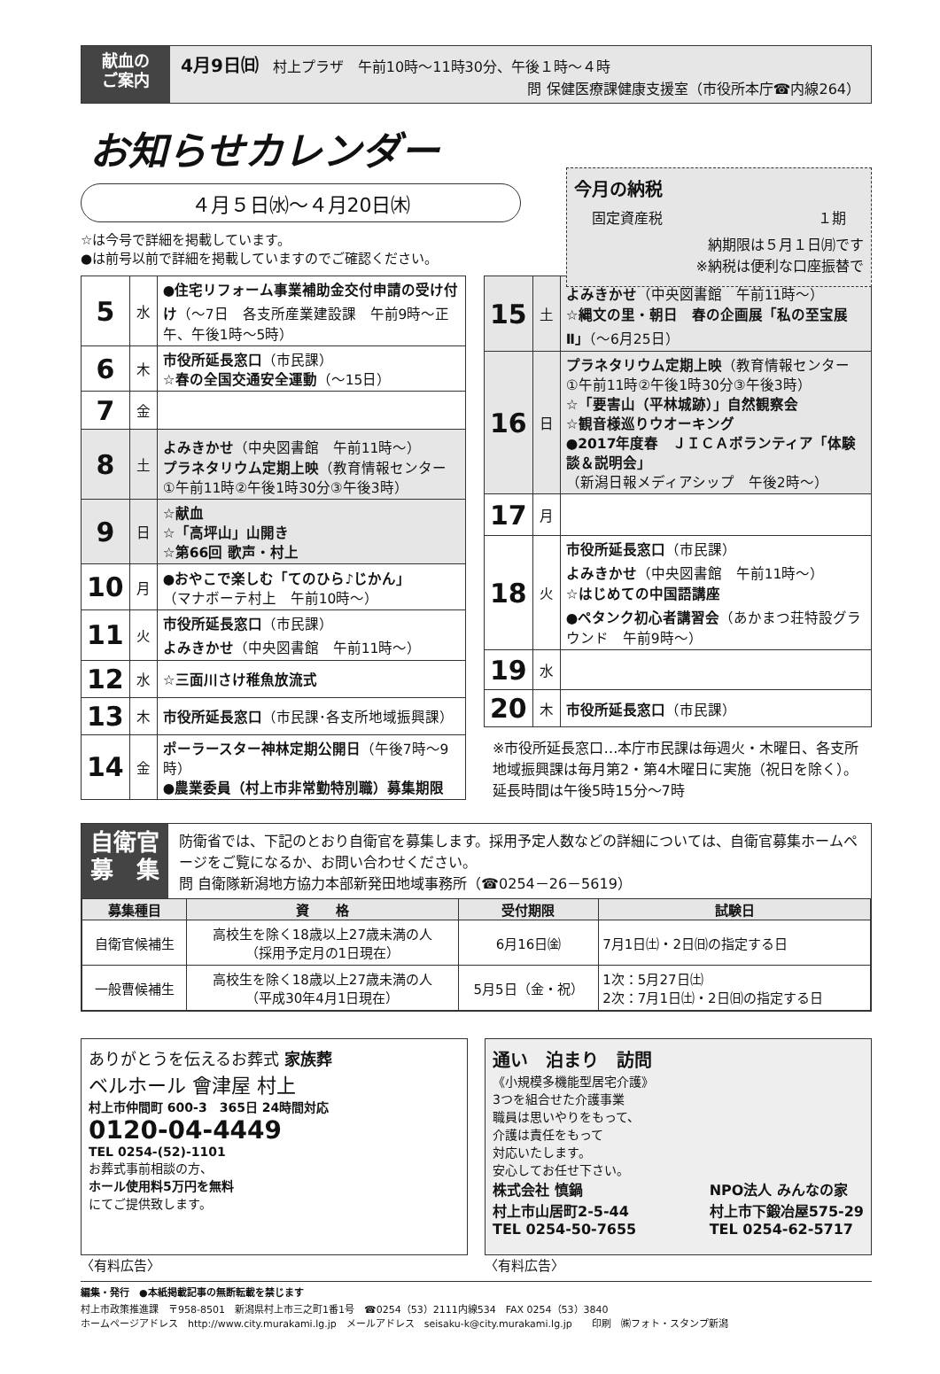献血の
ご案内
4月9日㈰　村上プラザ　午前10時～11時30分、午後１時～４時
問 保健医療課健康支援室（市役所本庁☎内線264）
お知らせカレンダー
４月５日㈬～４月20日㈭
今月の納税
固定資産税 １期
納期限は５月１日㈪です
※納税は便利な口座振替で
☆は今号で詳細を掲載しています。
●は前号以前で詳細を掲載していますのでご確認ください。
| 5 | 水 | ●住宅リフォーム事業補助金交付申請の受け付け （～7日 各支所産業建設課 午前9時～正午、午後1時～5時） |
| 6 | 木 | 市役所延長窓口 （市民課） ☆春の全国交通安全運動 （～15日） |
| 7 | 金 | |
| 8 | 土 | よみきかせ （中央図書館 午前11時～） プラネタリウム定期上映 （教育情報センター ①午前11時②午後1時30分③午後3時） |
| 9 | 日 | ☆献血 ☆「高坪山」山開き ☆第66回 歌声・村上 |
| 10 | 月 | ●おやこで楽しむ「てのひら♪じかん」 （マナボーテ村上 午前10時～） |
| 11 | 火 | 市役所延長窓口 （市民課） よみきかせ （中央図書館 午前11時～） |
| 12 | 水 | ☆三面川さけ稚魚放流式 |
| 13 | 木 | 市役所延長窓口 （市民課･各支所地域振興課） |
| 14 | 金 | ポーラースター神林定期公開日 （午後7時～9時） ●農業委員（村上市非常勤特別職）募集期限 |
| 15 | 土 | よみきかせ （中央図書館 午前11時～） ☆縄文の里・朝日 春の企画展「私の至宝展Ⅱ」 （～6月25日） |
| 16 | 日 | プラネタリウム定期上映 （教育情報センター ①午前11時②午後1時30分③午後3時） ☆「要害山（平林城跡）」自然観察会 ☆観音様巡りウオーキング ●2017年度春 ＪＩＣＡボランティア「体験談＆説明会」 （新潟日報メディアシップ 午後2時～） |
| 17 | 月 | |
| 18 | 火 | 市役所延長窓口 （市民課） よみきかせ （中央図書館 午前11時～） ☆はじめての中国語講座 ●ペタンク初心者講習会 （あかまつ荘特設グラウンド 午前9時～） |
| 19 | 水 | |
| 20 | 木 | 市役所延長窓口 （市民課） |
※市役所延長窓口…本庁市民課は毎週火・木曜日、各支所地域振興課は毎月第2・第4木曜日に実施（祝日を除く）。延長時間は午後5時15分～7時
自衛官
募　集
防衛省では、下記のとおり自衛官を募集します。採用予定人数などの詳細については、自衛官募集ホームページをご覧になるか、お問い合わせください。
問 自衛隊新潟地方協力本部新発田地域事務所（☎0254－26－5619）
| 募集種目 | 資 格 | 受付期限 | 試験日 |
| --- | --- | --- | --- |
| 自衛官候補生 | 高校生を除く18歳以上27歳未満の人 （採用予定月の1日現在） | 6月16日㈮ | 7月1日㈯・2日㈰の指定する日 |
| 一般曹候補生 | 高校生を除く18歳以上27歳未満の人 （平成30年4月1日現在） | 5月5日（金・祝） | 1次：5月27日㈯ 2次：7月1日㈯・2日㈰の指定する日 |
ありがとうを伝えるお葬式 家族葬
ベルホール 會津屋 村上
村上市仲間町 600-3　365日 24時間対応
0120-04-4449
TEL 0254-(52)-1101
お葬式事前相談の方、
ホール使用料5万円を無料
にてご提供致します。
〈有料広告〉
通い　泊まり　訪問
《小規模多機能型居宅介護》
3つを組合せた介護事業
職員は思いやりをもって、
介護は責任をもって
対応いたします。
安心してお任せ下さい。
株式会社 慎鍋
村上市山居町2-5-44
TEL 0254-50-7655 NPO法人 みんなの家
村上市下鍛冶屋575-29
TEL 0254-62-5717
〈有料広告〉
編集・発行　●本紙掲載記事の無断転載を禁じます
村上市政策推進課　〒958-8501　新潟県村上市三之町1番1号　☎0254（53）2111内線534　FAX 0254（53）3840
ホームページアドレス　http://www.city.murakami.lg.jp　メールアドレス　seisaku-k@city.murakami.lg.jp　　印刷　㈱フォト・スタンプ新潟